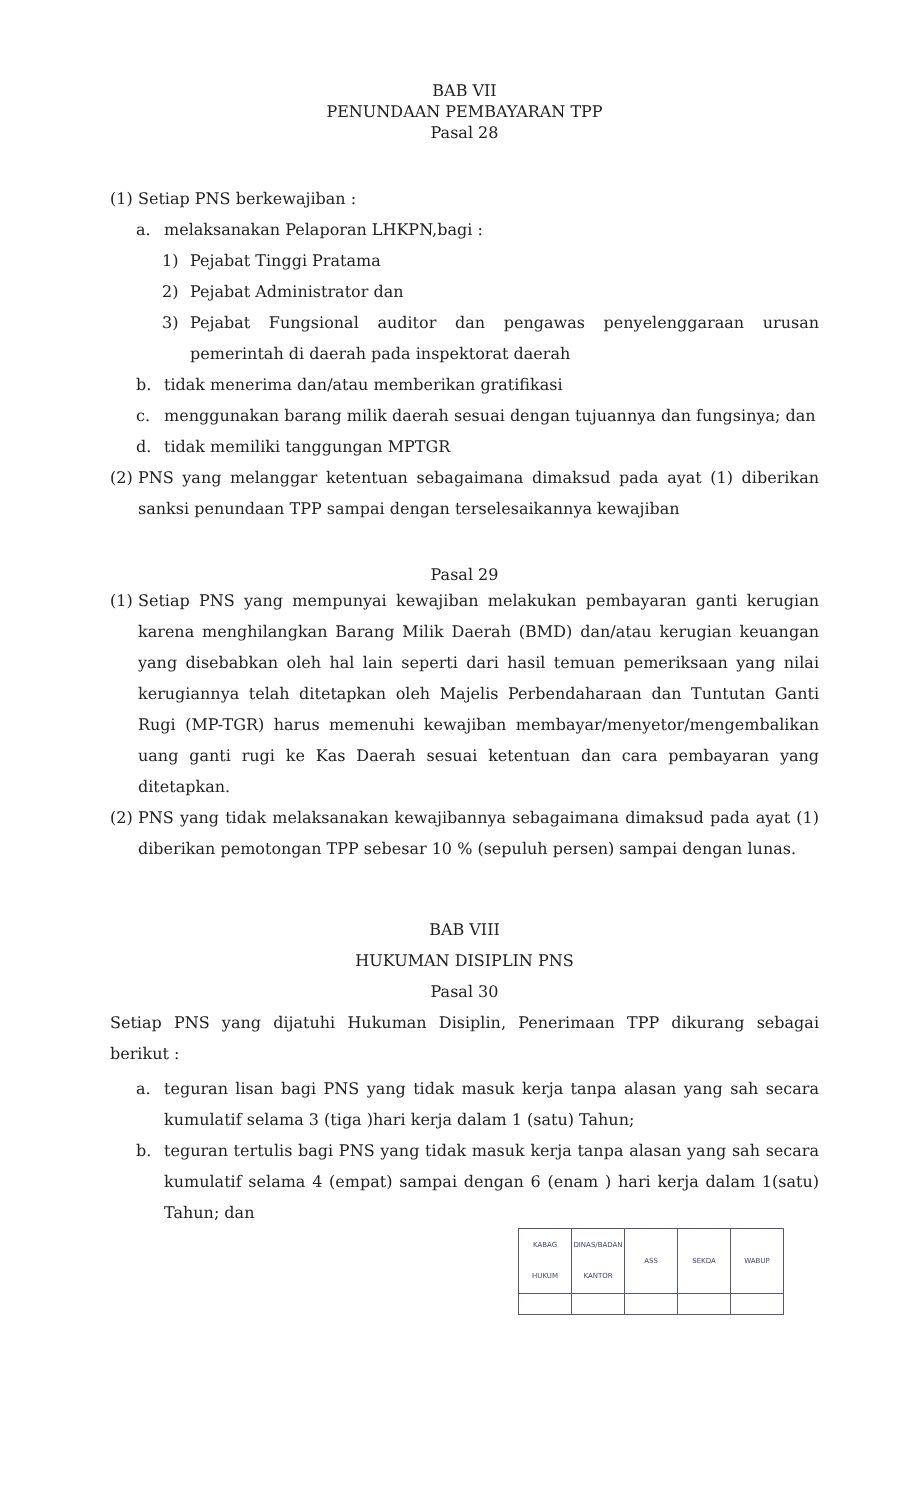BAB VII
PENUNDAAN PEMBAYARAN TPP
Pasal 28
(1) Setiap PNS berkewajiban :
a. melaksanakan Pelaporan LHKPN,bagi :
1) Pejabat Tinggi Pratama
2) Pejabat Administrator dan
3) Pejabat Fungsional auditor dan pengawas penyelenggaraan urusan pemerintah di daerah pada inspektorat daerah
b. tidak menerima dan/atau memberikan gratifikasi
c. menggunakan barang milik daerah sesuai dengan tujuannya dan fungsinya; dan
d. tidak memiliki tanggungan MPTGR
(2) PNS yang melanggar ketentuan sebagaimana dimaksud pada ayat (1) diberikan sanksi penundaan TPP sampai dengan terselesaikannya kewajiban
Pasal 29
(1) Setiap PNS yang mempunyai kewajiban melakukan pembayaran ganti kerugian karena menghilangkan Barang Milik Daerah (BMD) dan/atau kerugian keuangan yang disebabkan oleh hal lain seperti dari hasil temuan pemeriksaan yang nilai kerugiannya telah ditetapkan oleh Majelis Perbendaharaan dan Tuntutan Ganti Rugi (MP-TGR) harus memenuhi kewajiban membayar/menyetor/mengembalikan uang ganti rugi ke Kas Daerah sesuai ketentuan dan cara pembayaran yang ditetapkan.
(2) PNS yang tidak melaksanakan kewajibannya sebagaimana dimaksud pada ayat (1) diberikan pemotongan TPP sebesar 10 % (sepuluh persen) sampai dengan lunas.
BAB VIII
HUKUMAN DISIPLIN PNS
Pasal 30
Setiap PNS yang dijatuhi Hukuman Disiplin, Penerimaan TPP dikurang sebagai berikut :
a. teguran lisan bagi PNS yang tidak masuk kerja tanpa alasan yang sah secara kumulatif selama 3 (tiga )hari kerja dalam 1 (satu) Tahun;
b. teguran tertulis bagi PNS yang tidak masuk kerja tanpa alasan yang sah secara kumulatif selama 4 (empat) sampai dengan 6 (enam ) hari kerja dalam 1(satu) Tahun; dan
| KABAG HUKUM | DINAS/BADAN KANTOR | ASS | SEKDA | WABUP |